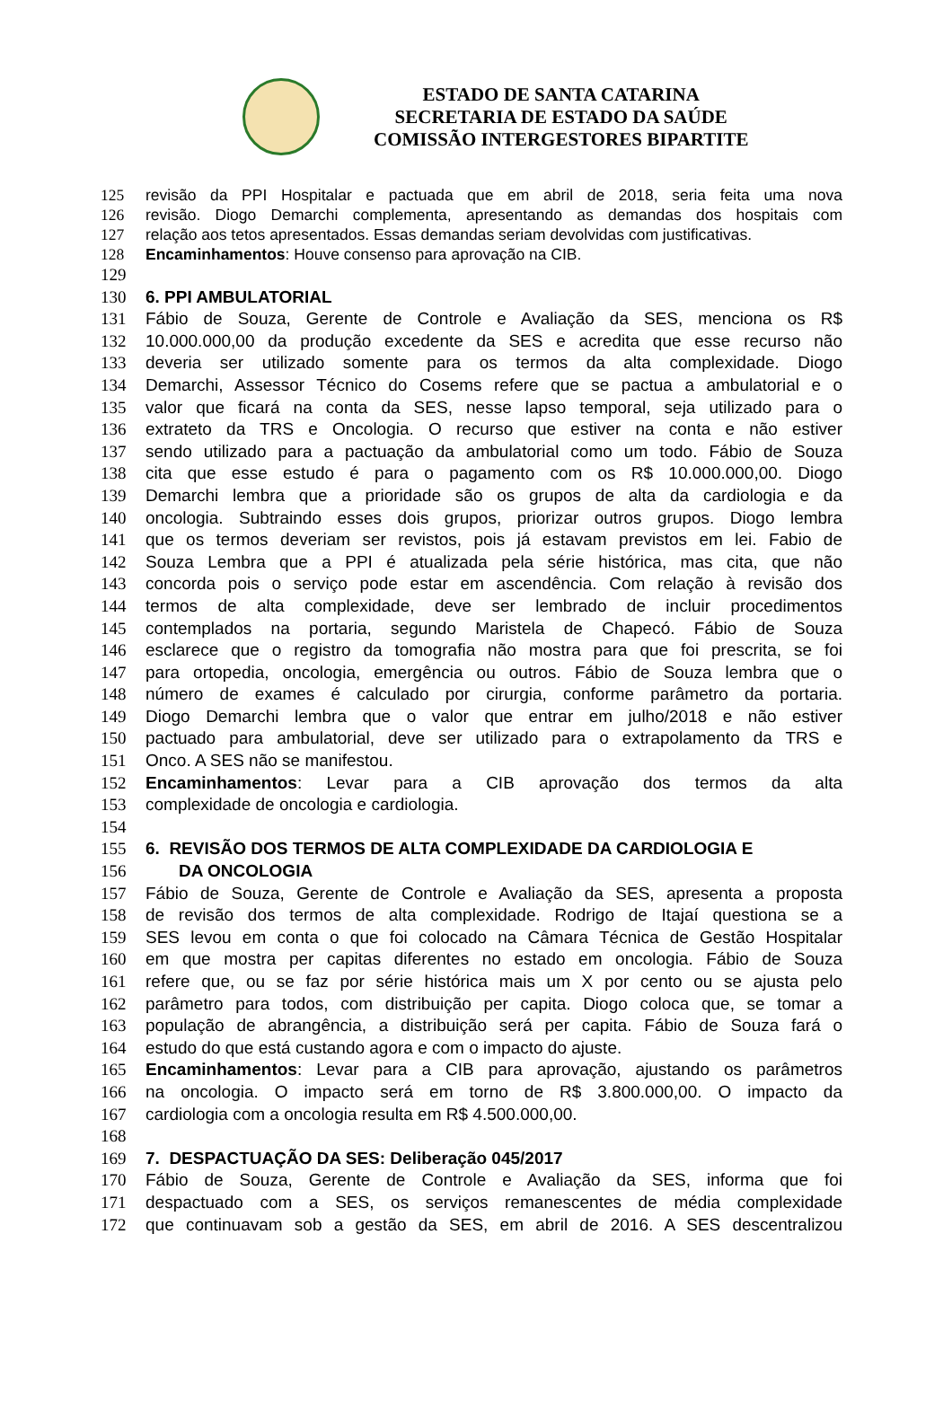ESTADO DE SANTA CATARINA
SECRETARIA DE ESTADO DA SAÚDE
COMISSÃO INTERGESTORES BIPARTITE
125 revisão da PPI Hospitalar e pactuada que em abril de 2018, seria feita uma nova
126 revisão. Diogo Demarchi complementa, apresentando as demandas dos hospitais com
127 relação aos tetos apresentados. Essas demandas seriam devolvidas com justificativas.
128 Encaminhamentos: Houve consenso para aprovação na CIB.
129
130 6. PPI AMBULATORIAL
131 Fábio de Souza, Gerente de Controle e Avaliação da SES, menciona os R$
132 10.000.000,00 da produção excedente da SES e acredita que esse recurso não
133 deveria ser utilizado somente para os termos da alta complexidade. Diogo
134 Demarchi, Assessor Técnico do Cosems refere que se pactua a ambulatorial e o
135 valor que ficará na conta da SES, nesse lapso temporal, seja utilizado para o
136 extrateto da TRS e Oncologia. O recurso que estiver na conta e não estiver
137 sendo utilizado para a pactuação da ambulatorial como um todo. Fábio de Souza
138 cita que esse estudo é para o pagamento com os R$ 10.000.000,00. Diogo
139 Demarchi lembra que a prioridade são os grupos de alta da cardiologia e da
140 oncologia. Subtraindo esses dois grupos, priorizar outros grupos. Diogo lembra
141 que os termos deveriam ser revistos, pois já estavam previstos em lei. Fabio de
142 Souza Lembra que a PPI é atualizada pela série histórica, mas cita, que não
143 concorda pois o serviço pode estar em ascendência. Com relação à revisão dos
144 termos de alta complexidade, deve ser lembrado de incluir procedimentos
145 contemplados na portaria, segundo Maristela de Chapecó. Fábio de Souza
146 esclarece que o registro da tomografia não mostra para que foi prescrita, se foi
147 para ortopedia, oncologia, emergência ou outros. Fábio de Souza lembra que o
148 número de exames é calculado por cirurgia, conforme parâmetro da portaria.
149 Diogo Demarchi lembra que o valor que entrar em julho/2018 e não estiver
150 pactuado para ambulatorial, deve ser utilizado para o extrapolamento da TRS e
151 Onco. A SES não se manifestou.
152 Encaminhamentos: Levar para a CIB aprovação dos termos da alta
153 complexidade de oncologia e cardiologia.
154
155 6. REVISÃO DOS TERMOS DE ALTA COMPLEXIDADE DA CARDIOLOGIA E
156 DA ONCOLOGIA
157 Fábio de Souza, Gerente de Controle e Avaliação da SES, apresenta a proposta
158 de revisão dos termos de alta complexidade. Rodrigo de Itajaí questiona se a
159 SES levou em conta o que foi colocado na Câmara Técnica de Gestão Hospitalar
160 em que mostra per capitas diferentes no estado em oncologia. Fábio de Souza
161 refere que, ou se faz por série histórica mais um X por cento ou se ajusta pelo
162 parâmetro para todos, com distribuição per capita. Diogo coloca que, se tomar a
163 população de abrangência, a distribuição será per capita. Fábio de Souza fará o
164 estudo do que está custando agora e com o impacto do ajuste.
165 Encaminhamentos: Levar para a CIB para aprovação, ajustando os parâmetros
166 na oncologia. O impacto será em torno de R$ 3.800.000,00. O impacto da
167 cardiologia com a oncologia resulta em R$ 4.500.000,00.
168
169 7. DESPACTUAÇÃO DA SES: Deliberação 045/2017
170 Fábio de Souza, Gerente de Controle e Avaliação da SES, informa que foi
171 despactuado com a SES, os serviços remanescentes de média complexidade
172 que continuavam sob a gestão da SES, em abril de 2016. A SES descentralizou